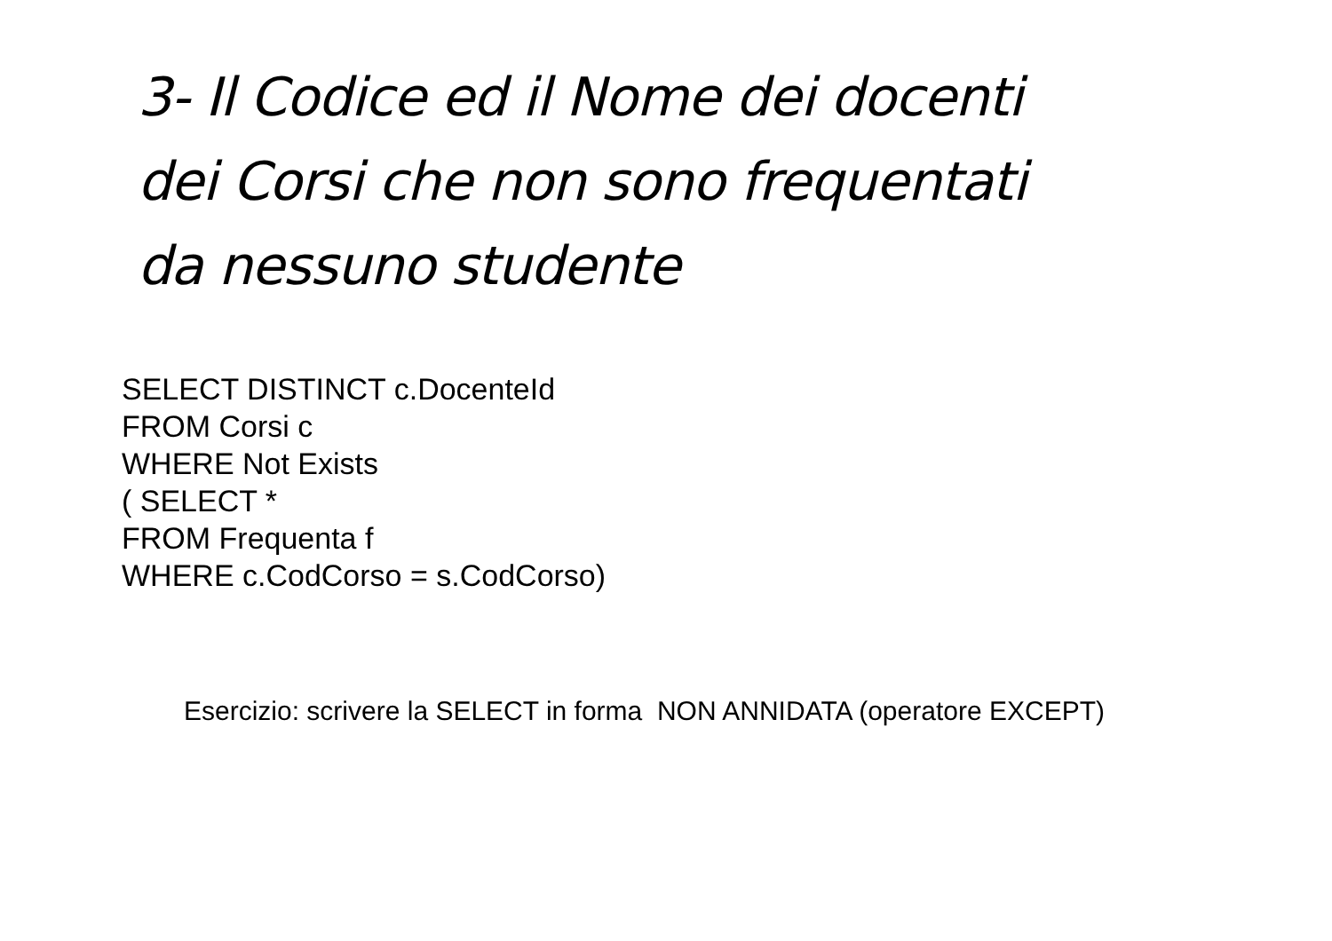3- Il Codice ed il Nome dei docenti
dei Corsi che non sono frequentati
da nessuno studente
SELECT DISTINCT c.DocenteId
FROM Corsi c
WHERE Not Exists
( SELECT *
FROM Frequenta f
WHERE c.CodCorso = s.CodCorso)
Esercizio: scrivere la SELECT in forma NON ANNIDATA (operatore EXCEPT)